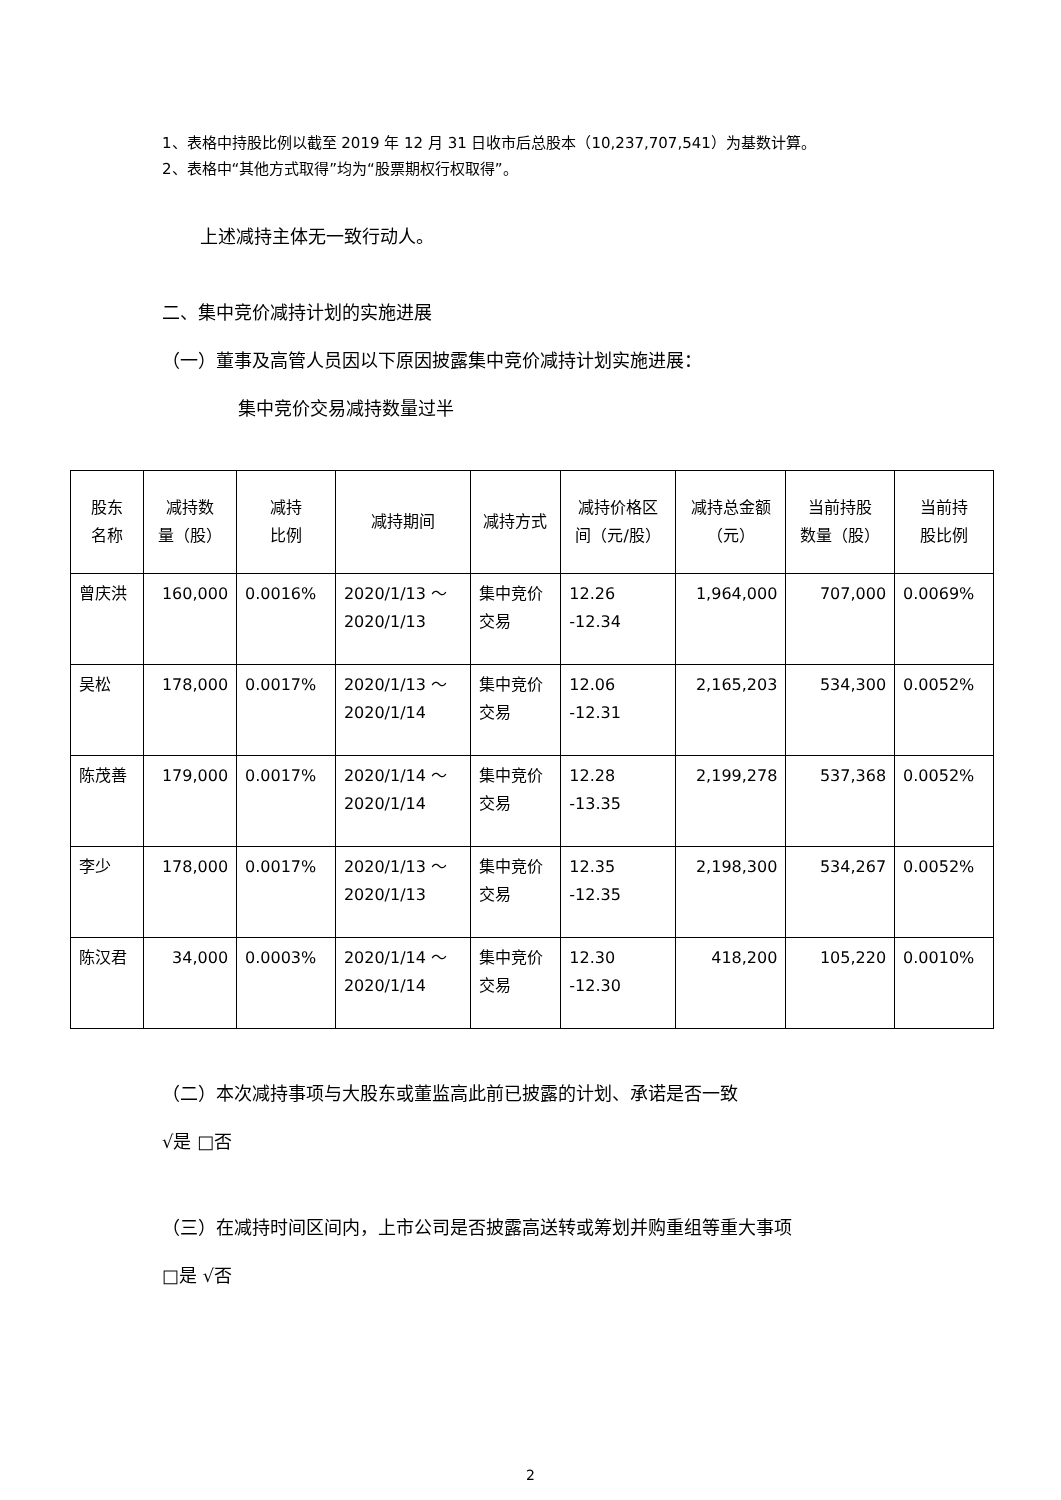1、表格中持股比例以截至 2019 年 12 月 31 日收市后总股本（10,237,707,541）为基数计算。
2、表格中“其他方式取得”均为“股票期权行权取得”。
上述减持主体无一致行动人。
二、集中竞价减持计划的实施进展
（一）董事及高管人员因以下原因披露集中竞价减持计划实施进展：
集中竞价交易减持数量过半
| 股东 名称 | 减持数 量（股） | 减持 比例 | 减持期间 | 减持方式 | 减持价格区 间（元/股） | 减持总金额 （元） | 当前持股 数量（股） | 当前持 股比例 |
| --- | --- | --- | --- | --- | --- | --- | --- | --- |
| 曾庆洪 | 160,000 | 0.0016% | 2020/1/13 ～ 2020/1/13 | 集中竞价 交易 | 12.26 -12.34 | 1,964,000 | 707,000 | 0.0069% |
| 吴松 | 178,000 | 0.0017% | 2020/1/13 ～ 2020/1/14 | 集中竞价 交易 | 12.06 -12.31 | 2,165,203 | 534,300 | 0.0052% |
| 陈茂善 | 179,000 | 0.0017% | 2020/1/14 ～ 2020/1/14 | 集中竞价 交易 | 12.28 -13.35 | 2,199,278 | 537,368 | 0.0052% |
| 李少 | 178,000 | 0.0017% | 2020/1/13 ～ 2020/1/13 | 集中竞价 交易 | 12.35 -12.35 | 2,198,300 | 534,267 | 0.0052% |
| 陈汉君 | 34,000 | 0.0003% | 2020/1/14 ～ 2020/1/14 | 集中竞价 交易 | 12.30 -12.30 | 418,200 | 105,220 | 0.0010% |
（二）本次减持事项与大股东或董监高此前已披露的计划、承诺是否一致
√是 □否
（三）在减持时间区间内，上市公司是否披露高送转或筹划并购重组等重大事项
□是 √否
2